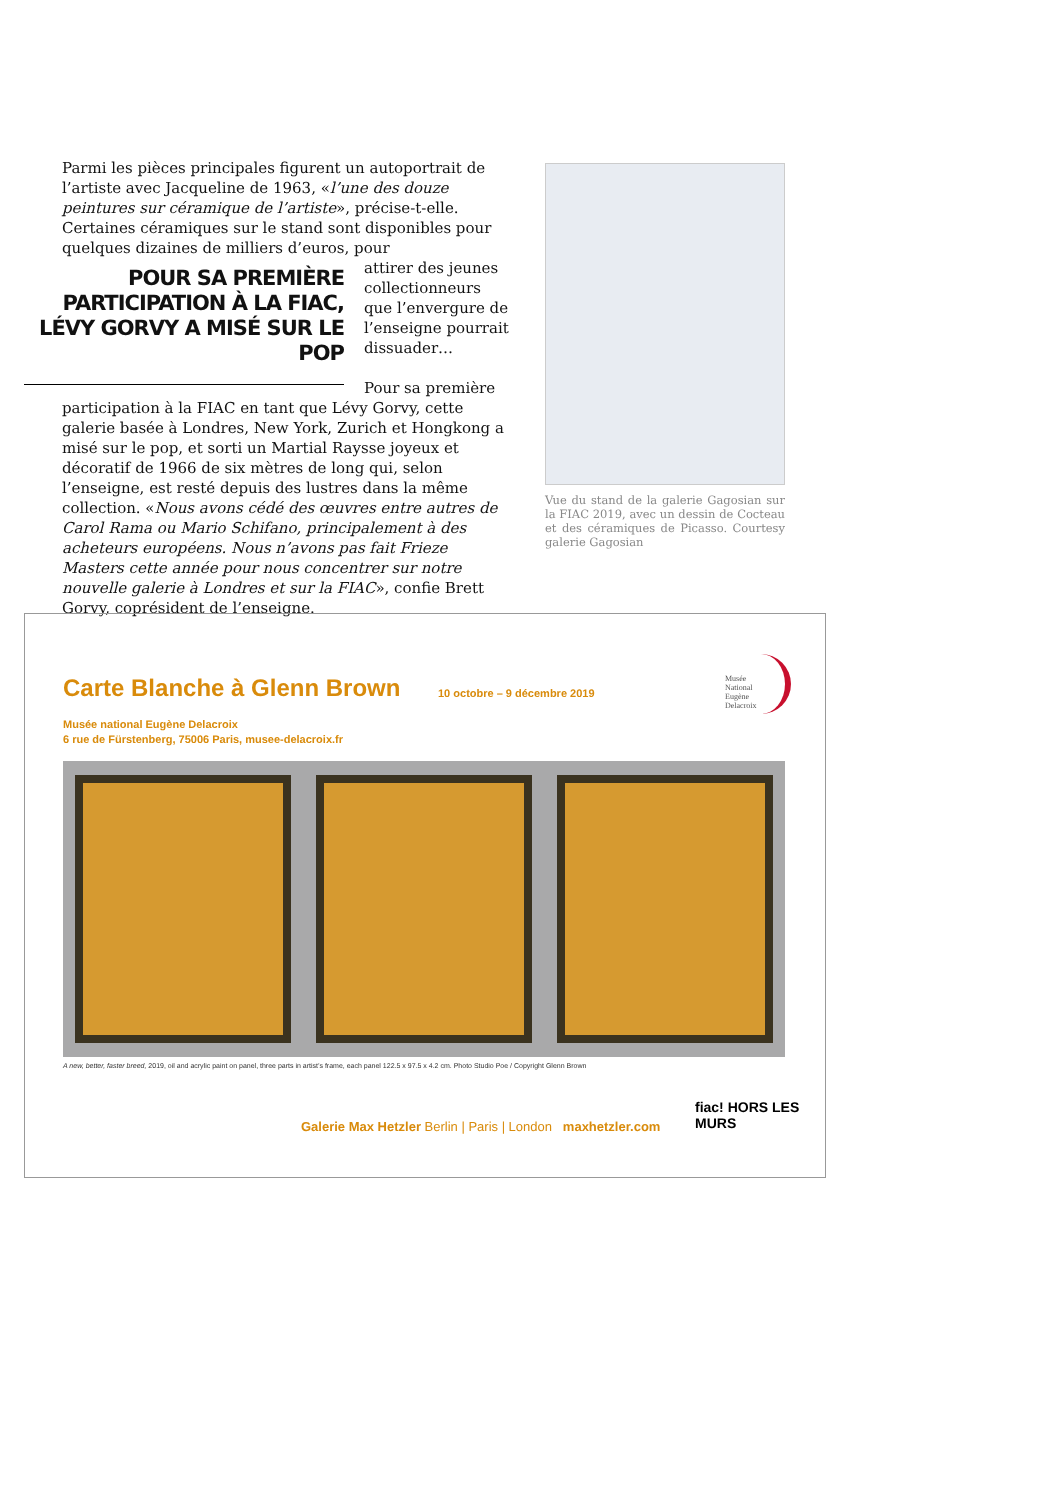Parmi les pièces principales figurent un autoportrait de l’artiste avec Jacqueline de 1963, «l’une des douze peintures sur céramique de l’artiste», précise-t-elle. Certaines céramiques sur le stand sont disponibles pour quelques dizaines de milliers d’euros, pour
POUR SA PREMIÈRE PARTICIPATION À LA FIAC, LÉVY GORVY A MISÉ SUR LE POP
attirer des jeunes collectionneurs que l’envergure de l’enseigne pourrait dissuader…
Pour sa première participation à la FIAC en tant que Lévy Gorvy, cette galerie basée à Londres, New York, Zurich et Hongkong a misé sur le pop, et sorti un Martial Raysse joyeux et décoratif de 1966 de six mètres de long qui, selon l’enseigne, est resté depuis des lustres dans la même collection. «Nous avons cédé des œuvres entre autres de Carol Rama ou Mario Schifano, principalement à des acheteurs européens. Nous n’avons pas fait Frieze Masters cette année pour nous concentrer sur notre nouvelle galerie à Londres et sur la FIAC», confie Brett Gorvy, coprésident de l’enseigne.
Vue du stand de la galerie Gagosian sur la FIAC 2019, avec un dessin de Cocteau et des céramiques de Picasso. Courtesy galerie Gagosian
Carte Blanche à Glenn Brown 10 octobre – 9 décembre 2019
Musée national Eugène Delacroix
6 rue de Fürstenberg, 75006 Paris, musee-delacroix.fr
Musée
National
Eugène
Delacroix
A new, better, faster breed, 2019, oil and acrylic paint on panel, three parts in artist’s frame, each panel 122.5 x 97.5 x 4.2 cm. Photo Studio Poe / Copyright Glenn Brown
Galerie Max Hetzler Berlin | Paris | London maxhetzler.com
fiac! HORS LES MURS